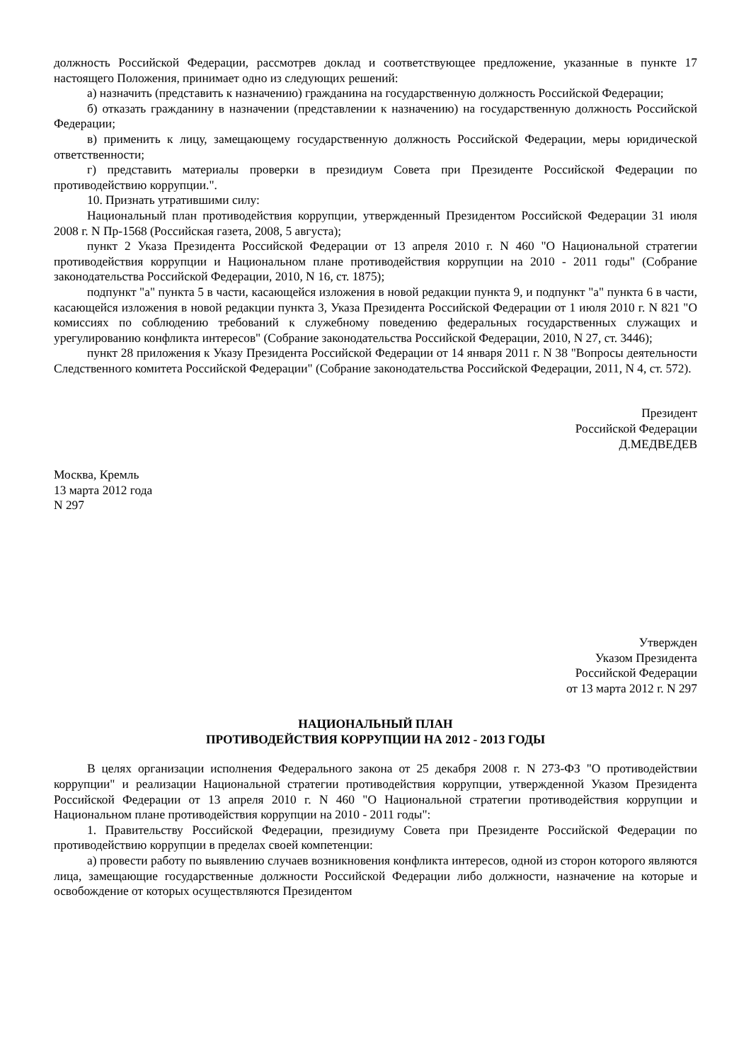должность Российской Федерации, рассмотрев доклад и соответствующее предложение, указанные в пункте 17 настоящего Положения, принимает одно из следующих решений:
а) назначить (представить к назначению) гражданина на государственную должность Российской Федерации;
б) отказать гражданину в назначении (представлении к назначению) на государственную должность Российской Федерации;
в) применить к лицу, замещающему государственную должность Российской Федерации, меры юридической ответственности;
г) представить материалы проверки в президиум Совета при Президенте Российской Федерации по противодействию коррупции.".
10. Признать утратившими силу:
Национальный план противодействия коррупции, утвержденный Президентом Российской Федерации 31 июля 2008 г. N Пр-1568 (Российская газета, 2008, 5 августа);
пункт 2 Указа Президента Российской Федерации от 13 апреля 2010 г. N 460 "О Национальной стратегии противодействия коррупции и Национальном плане противодействия коррупции на 2010 - 2011 годы" (Собрание законодательства Российской Федерации, 2010, N 16, ст. 1875);
подпункт "а" пункта 5 в части, касающейся изложения в новой редакции пункта 9, и подпункт "а" пункта 6 в части, касающейся изложения в новой редакции пункта 3, Указа Президента Российской Федерации от 1 июля 2010 г. N 821 "О комиссиях по соблюдению требований к служебному поведению федеральных государственных служащих и урегулированию конфликта интересов" (Собрание законодательства Российской Федерации, 2010, N 27, ст. 3446);
пункт 28 приложения к Указу Президента Российской Федерации от 14 января 2011 г. N 38 "Вопросы деятельности Следственного комитета Российской Федерации" (Собрание законодательства Российской Федерации, 2011, N 4, ст. 572).
Президент
Российской Федерации
Д.МЕДВЕДЕВ
Москва, Кремль
13 марта 2012 года
N 297
Утвержден
Указом Президента
Российской Федерации
от 13 марта 2012 г. N 297
НАЦИОНАЛЬНЫЙ ПЛАН
ПРОТИВОДЕЙСТВИЯ КОРРУПЦИИ НА 2012 - 2013 ГОДЫ
В целях организации исполнения Федерального закона от 25 декабря 2008 г. N 273-ФЗ "О противодействии коррупции" и реализации Национальной стратегии противодействия коррупции, утвержденной Указом Президента Российской Федерации от 13 апреля 2010 г. N 460 "О Национальной стратегии противодействия коррупции и Национальном плане противодействия коррупции на 2010 - 2011 годы":
1. Правительству Российской Федерации, президиуму Совета при Президенте Российской Федерации по противодействию коррупции в пределах своей компетенции:
а) провести работу по выявлению случаев возникновения конфликта интересов, одной из сторон которого являются лица, замещающие государственные должности Российской Федерации либо должности, назначение на которые и освобождение от которых осуществляются Президентом